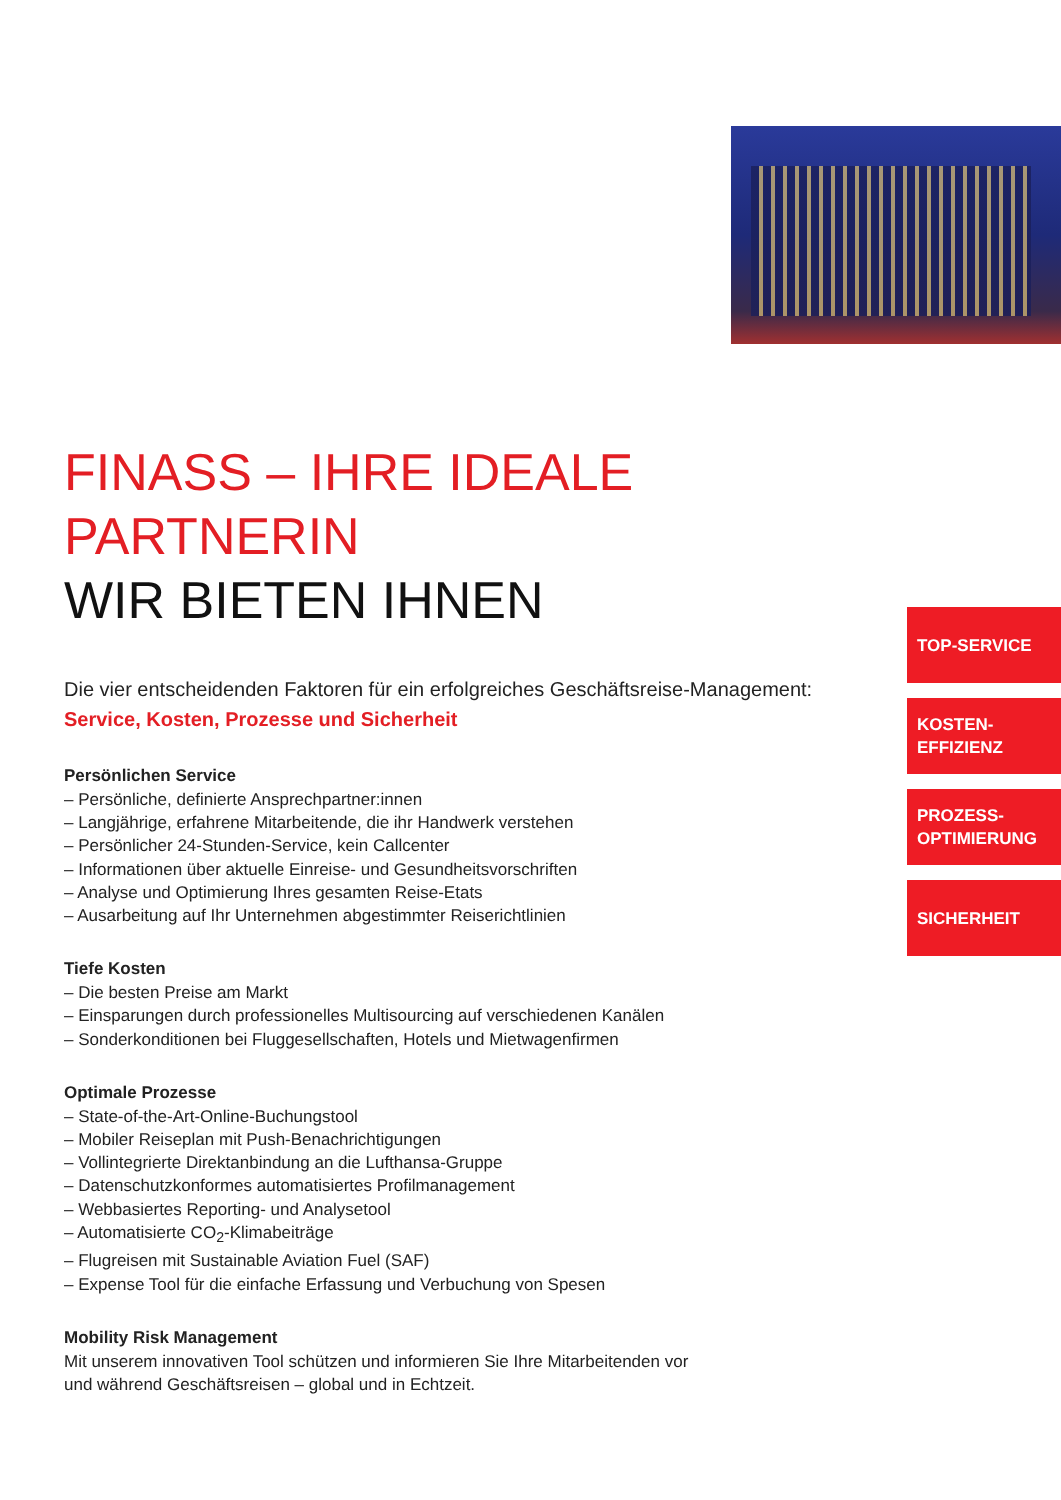FINASS – IHRE IDEALE PARTNERIN
WIR BIETEN IHNEN
Die vier entscheidenden Faktoren für ein erfolgreiches Geschäftsreise-Management:
Service, Kosten, Prozesse und Sicherheit
Persönlichen Service
– Persönliche, definierte Ansprechpartner:innen
– Langjährige, erfahrene Mitarbeitende, die ihr Handwerk verstehen
– Persönlicher 24-Stunden-Service, kein Callcenter
– Informationen über aktuelle Einreise- und Gesundheitsvorschriften
– Analyse und Optimierung Ihres gesamten Reise-Etats
– Ausarbeitung auf Ihr Unternehmen abgestimmter Reiserichtlinien
Tiefe Kosten
– Die besten Preise am Markt
– Einsparungen durch professionelles Multisourcing auf verschiedenen Kanälen
– Sonderkonditionen bei Fluggesellschaften, Hotels und Mietwagenfirmen
Optimale Prozesse
– State-of-the-Art-Online-Buchungstool
– Mobiler Reiseplan mit Push-Benachrichtigungen
– Vollintegrierte Direktanbindung an die Lufthansa-Gruppe
– Datenschutzkonformes automatisiertes Profilmanagement
– Webbasiertes Reporting- und Analysetool
– Automatisierte CO<sub>2</sub>-Klimabeiträge
– Flugreisen mit Sustainable Aviation Fuel (SAF)
– Expense Tool für die einfache Erfassung und Verbuchung von Spesen
Mobility Risk Management
Mit unserem innovativen Tool schützen und informieren Sie Ihre Mitarbeitenden vor
und während Geschäftsreisen – global und in Echtzeit.
TOP-SERVICE
KOSTEN-
EFFIZIENZ
PROZESS-
OPTIMIERUNG
SICHERHEIT